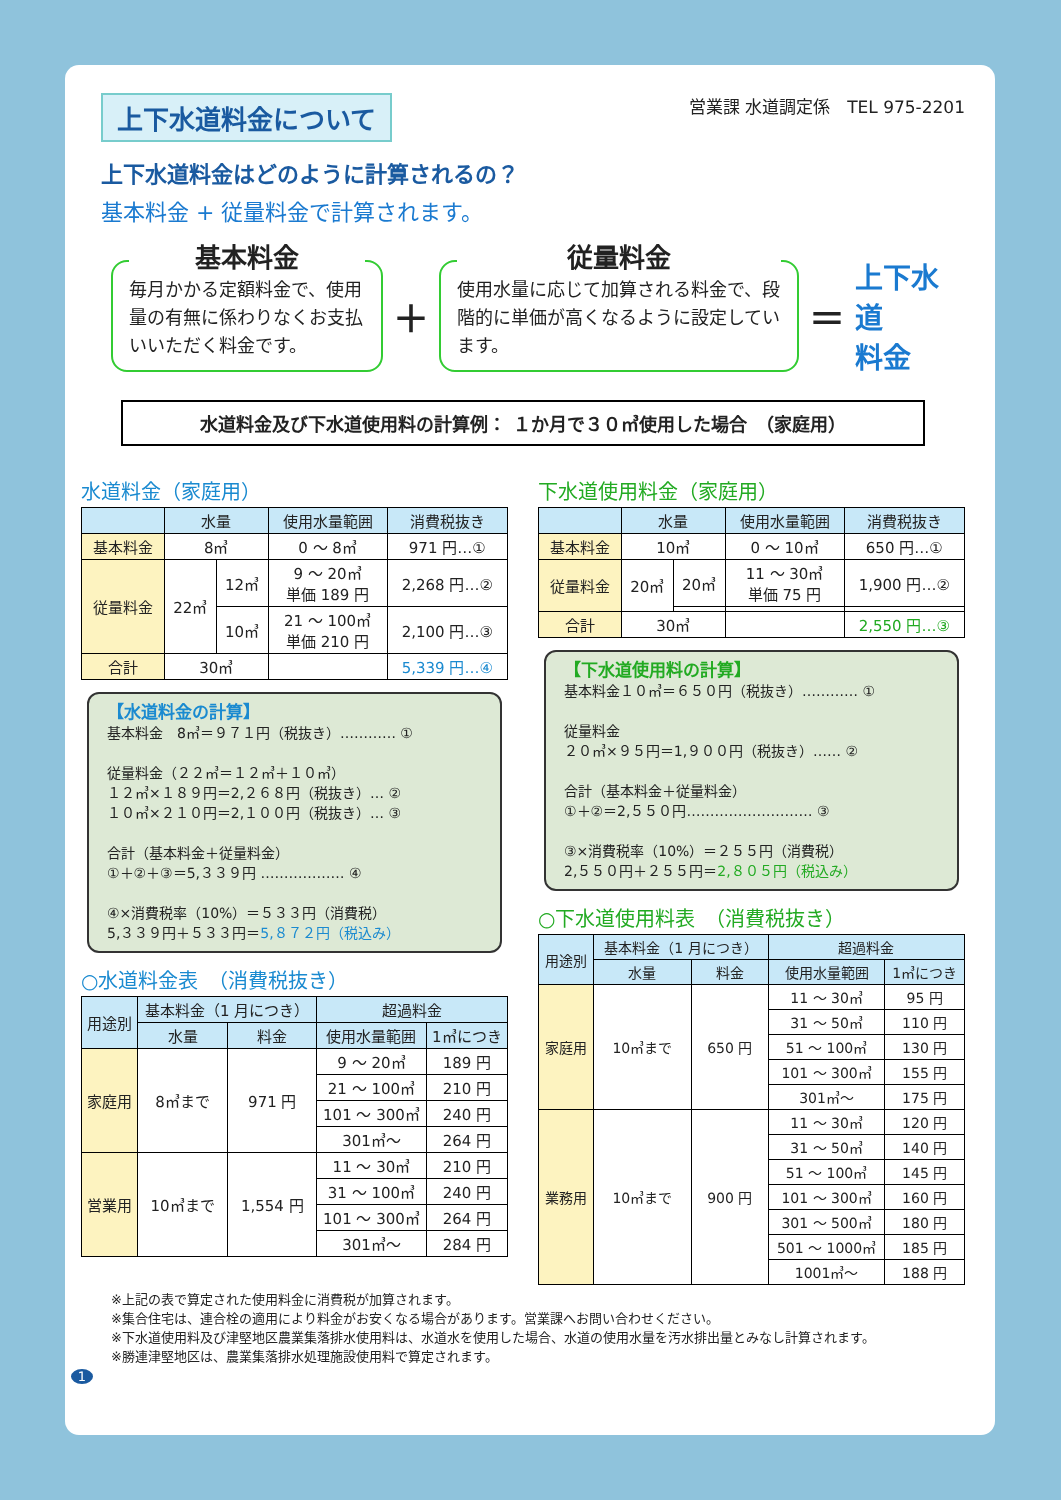上下水道料金について
上下水道料金はどのように計算されるの？
基本料金 + 従量料金で計算されます。
営業課 水道調定係　TEL 975-2201
基本料金
毎月かかる定額料金で、使用量の有無に係わりなくお支払いいただく料金です。
＋
従量料金
使用水量に応じて加算される料金で、段階的に単価が高くなるように設定しています。
＝ 上下水道
料金
水道料金及び下水道使用料の計算例： １か月で３０㎥使用した場合　（家庭用）
水道料金（家庭用）
| | 水量 | | 使用水量範囲 | 消費税抜き |
| --- | --- | --- | --- | --- |
| 基本料金 | 8㎥ | | 0 ～ 8㎥ | 971 円…① |
| 従量料金 | 22㎥ | 12㎥ | 9 ～ 20㎥ 単価 189 円 | 2,268 円…② |
| | | 10㎥ | 21 ～ 100㎥ 単価 210 円 | 2,100 円…③ |
| 合計 | 30㎥ | | | 5,339 円…④ |
【水道料金の計算】
基本料金　8㎥＝９７１円（税抜き）………… ①
従量料金（２２㎥＝１２㎥＋１０㎥）
１２㎥×１８９円＝2,２６８円（税抜き）… ②
１０㎥×２１０円＝2,１００円（税抜き）… ③
合計（基本料金＋従量料金）
①＋②＋③＝5,３３９円 ……………… ④
④×消費税率（10%）＝５３３円（消費税）
5,３３９円＋５３３円＝5,８７２円（税込み）
○水道料金表　（消費税抜き）
| 用途別 | 基本料金（1 月につき） | | 超過料金 | |
| --- | --- | --- | --- | --- |
| | 水量 | 料金 | 使用水量範囲 | 1㎥につき |
| 家庭用 | 8㎥まで | 971 円 | 9 ～ 20㎥ | 189 円 |
| | | | 21 ～ 100㎥ | 210 円 |
| | | | 101 ～ 300㎥ | 240 円 |
| | | | 301㎥～ | 264 円 |
| 営業用 | 10㎥まで | 1,554 円 | 11 ～ 30㎥ | 210 円 |
| | | | 31 ～ 100㎥ | 240 円 |
| | | | 101 ～ 300㎥ | 264 円 |
| | | | 301㎥～ | 284 円 |
下水道使用料金（家庭用）
| | 水量 | | 使用水量範囲 | 消費税抜き |
| --- | --- | --- | --- | --- |
| 基本料金 | 10㎥ | | 0 ～ 10㎥ | 650 円…① |
| 従量料金 | 20㎥ | 20㎥ | 11 ～ 30㎥ 単価 75 円 | 1,900 円…② |
| 合計 | 30㎥ | | | 2,550 円…③ |
【下水道使用料の計算】
基本料金１０㎥＝６５０円（税抜き）………… ①
従量料金
２０㎥×９５円＝1,９００円（税抜き）…… ②
合計（基本料金＋従量料金）
①＋②＝2,５５０円……………………… ③
③×消費税率（10%）＝２５５円（消費税）
2,５５０円＋２５５円＝2,８０５円（税込み）
○下水道使用料表　（消費税抜き）
| 用途別 | 基本料金（1 月につき） | | 超過料金 | |
| --- | --- | --- | --- | --- |
| | 水量 | 料金 | 使用水量範囲 | 1㎥につき |
| 家庭用 | 10㎥まで | 650 円 | 11 ～ 30㎥ | 95 円 |
| | | | 31 ～ 50㎥ | 110 円 |
| | | | 51 ～ 100㎥ | 130 円 |
| | | | 101 ～ 300㎥ | 155 円 |
| | | | 301㎥～ | 175 円 |
| 業務用 | 10㎥まで | 900 円 | 11 ～ 30㎥ | 120 円 |
| | | | 31 ～ 50㎥ | 140 円 |
| | | | 51 ～ 100㎥ | 145 円 |
| | | | 101 ～ 300㎥ | 160 円 |
| | | | 301 ～ 500㎥ | 180 円 |
| | | | 501 ～ 1000㎥ | 185 円 |
| | | | 1001㎥～ | 188 円 |
※上記の表で算定された使用料金に消費税が加算されます。
※集合住宅は、連合栓の適用により料金がお安くなる場合があります。営業課へお問い合わせください。
※下水道使用料及び津堅地区農業集落排水使用料は、水道水を使用した場合、水道の使用水量を汚水排出量とみなし計算されます。
※勝連津堅地区は、農業集落排水処理施設使用料で算定されます。
1